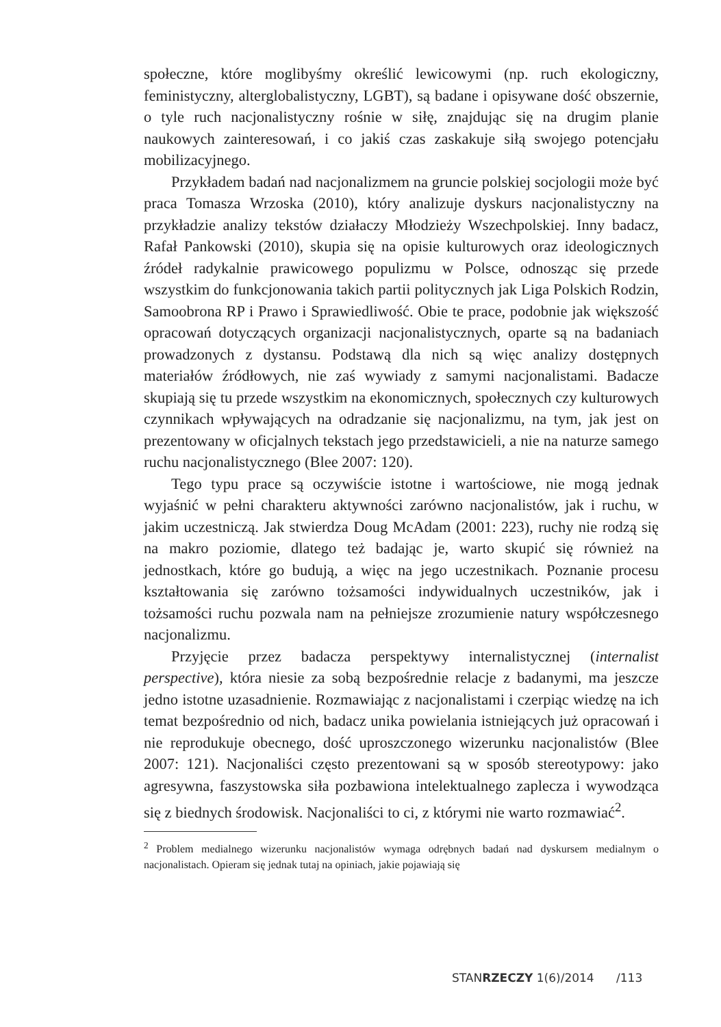społeczne, które moglibyśmy określić lewicowymi (np. ruch ekologiczny, feministyczny, alterglobalistyczny, LGBT), są badane i opisywane dość obszernie, o tyle ruch nacjonalistyczny rośnie w siłę, znajdując się na drugim planie naukowych zainteresowań, i co jakiś czas zaskakuje siłą swojego potencjału mobilizacyjnego.
Przykładem badań nad nacjonalizmem na gruncie polskiej socjologii może być praca Tomasza Wrzoska (2010), który analizuje dyskurs nacjonalistyczny na przykładzie analizy tekstów działaczy Młodzieży Wszechpolskiej. Inny badacz, Rafał Pankowski (2010), skupia się na opisie kulturowych oraz ideologicznych źródeł radykalnie prawicowego populizmu w Polsce, odnosząc się przede wszystkim do funkcjonowania takich partii politycznych jak Liga Polskich Rodzin, Samoobrona RP i Prawo i Sprawiedliwość. Obie te prace, podobnie jak większość opracowań dotyczących organizacji nacjonalistycznych, oparte są na badaniach prowadzonych z dystansu. Podstawą dla nich są więc analizy dostępnych materiałów źródłowych, nie zaś wywiady z samymi nacjonalistami. Badacze skupiają się tu przede wszystkim na ekonomicznych, społecznych czy kulturowych czynnikach wpływających na odradzanie się nacjonalizmu, na tym, jak jest on prezentowany w oficjalnych tekstach jego przedstawicieli, a nie na naturze samego ruchu nacjonalistycznego (Blee 2007: 120).
Tego typu prace są oczywiście istotne i wartościowe, nie mogą jednak wyjaśnić w pełni charakteru aktywności zarówno nacjonalistów, jak i ruchu, w jakim uczestniczą. Jak stwierdza Doug McAdam (2001: 223), ruchy nie rodzą się na makro poziomie, dlatego też badając je, warto skupić się również na jednostkach, które go budują, a więc na jego uczestnikach. Poznanie procesu kształtowania się zarówno tożsamości indywidualnych uczestników, jak i tożsamości ruchu pozwala nam na pełniejsze zrozumienie natury współczesnego nacjonalizmu.
Przyjęcie przez badacza perspektywy internalistycznej (internalist perspective), która niesie za sobą bezpośrednie relacje z badanymi, ma jeszcze jedno istotne uzasadnienie. Rozmawiając z nacjonalistami i czerpiąc wiedzę na ich temat bezpośrednio od nich, badacz unika powielania istniejących już opracowań i nie reprodukuje obecnego, dość uproszczonego wizerunku nacjonalistów (Blee 2007: 121). Nacjonaliści często prezentowani są w sposób stereotypowy: jako agresywna, faszystowska siła pozbawiona intelektualnego zaplecza i wywodząca się z biednych środowisk. Nacjonaliści to ci, z którymi nie warto rozmawiać<sup>2</sup>.
<sup>2</sup> Problem medialnego wizerunku nacjonalistów wymaga odrębnych badań nad dyskursem medialnym o nacjonalistach. Opieram się jednak tutaj na opiniach, jakie pojawiają się
STANRZECZY 1(6)/2014 /113